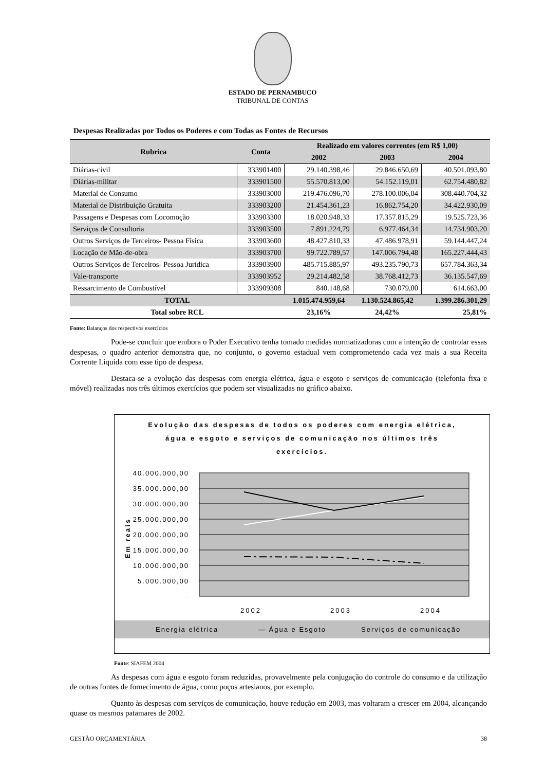ESTADO DE PERNAMBUCO
TRIBUNAL DE CONTAS
Despesas Realizadas por Todos os Poderes e com Todas as Fontes de Recursos
| Rubrica | Conta | Realizado em valores correntes (em R$ 1,00) | | |
| --- | --- | --- | --- | --- |
| | | 2002 | 2003 | 2004 |
| Diárias-civil | 333901400 | 29.140.398,46 | 29.846.650,69 | 40.501.093,80 |
| Diárias-militar | 333901500 | 55.570.813,00 | 54.152.119,01 | 62.754.480,82 |
| Material de Consumo | 333903000 | 219.476.096,70 | 278.100.006,04 | 308.440.704,32 |
| Material de Distribuição Gratuita | 333903200 | 21.454.361,23 | 16.862.754,20 | 34.422.930,09 |
| Passagens e Despesas com Locomoção | 333903300 | 18.020.948,33 | 17.357.815,29 | 19.525.723,36 |
| Serviços de Consultoria | 333903500 | 7.891.224,79 | 6.977.464,34 | 14.734.903,20 |
| Outros Serviços de Terceiros- Pessoa Física | 333903600 | 48.427.810,33 | 47.486.978,91 | 59.144.447,24 |
| Locação de Mão-de-obra | 333903700 | 99.722.789,57 | 147.006.794,48 | 165.227.444,43 |
| Outros Serviços de Terceiros- Pessoa Jurídica | 333903900 | 485.715.885,97 | 493.235.790,73 | 657.784.363,34 |
| Vale-transporte | 333903952 | 29.214.482,58 | 38.768.412,73 | 36.135.547,69 |
| Ressarcimento de Combustível | 333909308 | 840.148,68 | 730.079,00 | 614.663,00 |
| TOTAL | | 1.015.474.959,64 | 1.130.524.865,42 | 1.399.286.301,29 |
| Total sobre RCL | | 23,16% | 24,42% | 25,81% |
Fonte: Balanços dos respectivos exercícios
Pode-se concluir que embora o Poder Executivo tenha tomado medidas normatizadoras com a intenção de controlar essas despesas, o quadro anterior demonstra que, no conjunto, o governo estadual vem comprometendo cada vez mais a sua Receita Corrente Líquida com esse tipo de despesa.
Destaca-se a evolução das despesas com energia elétrica, água e esgoto e serviços de comunicação (telefonia fixa e móvel) realizadas nos três últimos exercícios que podem ser visualizadas no gráfico abaixo.
Evolução das despesas de todos os poderes com energia elétrica,
água e esgoto e serviços de comunicação nos últimos três
exercícios.
40.000.000,00
35.000.000,00
30.000.000,00
25.000.000,00
20.000.000,00
15.000.000,00
10.000.000,00
5.000.000,00
-
Em reais
2002
2003
2004
Energia elétrica
— Água e Esgoto
Serviços de comunicação
Fonte: SIAFEM 2004
As despesas com água e esgoto foram reduzidas, provavelmente pela conjugação do controle do consumo e da utilização de outras fontes de fornecimento de água, como poços artesianos, por exemplo.
Quanto às despesas com serviços de comunicação, houve redução em 2003, mas voltaram a crescer em 2004, alcançando quase os mesmos patamares de 2002.
GESTÃO ORÇAMENTÁRIA 38